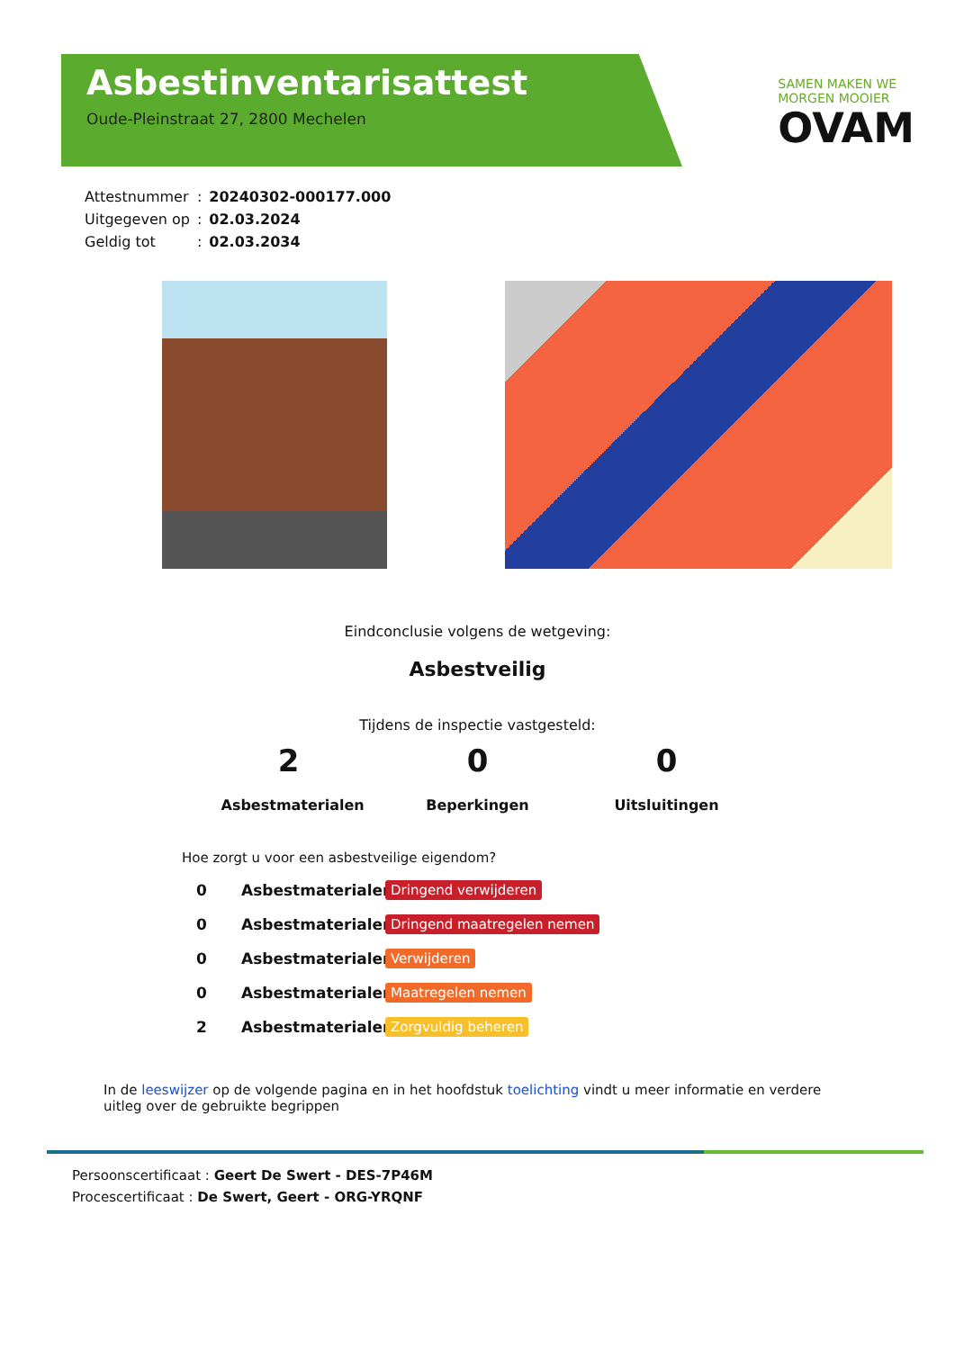Asbestinventarisattest
Oude-Pleinstraat 27, 2800 Mechelen
SAMEN MAKEN WE
MORGEN MOOIER
OVAM
| Attestnummer | : | 20240302-000177.000 |
| Uitgegeven op | : | 02.03.2024 |
| Geldig tot | : | 02.03.2034 |
Eindconclusie volgens de wetgeving:
Asbestveilig
Tijdens de inspectie vastgesteld:
2
Asbestmaterialen
0
Beperkingen
0
Uitsluitingen
Hoe zorgt u voor een asbestveilige eigendom?
0 Asbestmaterialen Dringend verwijderen
0 Asbestmaterialen Dringend maatregelen nemen
0 Asbestmaterialen Verwijderen
0 Asbestmaterialen Maatregelen nemen
2 Asbestmaterialen Zorgvuldig beheren
In de leeswijzer op de volgende pagina en in het hoofdstuk toelichting vindt u meer informatie en verdere uitleg over de gebruikte begrippen
Persoonscertificaat : Geert De Swert - DES-7P46M
Procescertificaat : De Swert, Geert - ORG-YRQNF